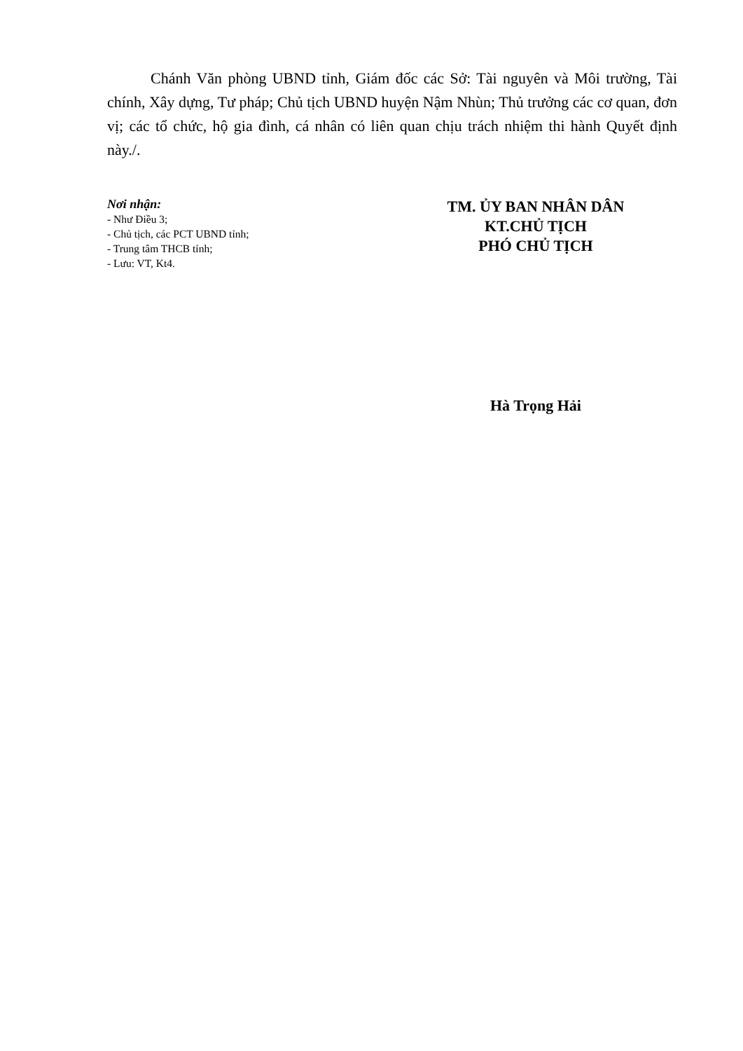Chánh Văn phòng UBND tỉnh, Giám đốc các Sở: Tài nguyên và Môi trường, Tài chính, Xây dựng, Tư pháp; Chủ tịch UBND huyện Nậm Nhùn; Thủ trưởng các cơ quan, đơn vị; các tổ chức, hộ gia đình, cá nhân có liên quan chịu trách nhiệm thi hành Quyết định này./.
Nơi nhận:
- Như Điều 3;
- Chủ tịch, các PCT UBND tỉnh;
- Trung tâm THCB tỉnh;
- Lưu: VT, Kt4.
TM. ỦY BAN NHÂN DÂN
KT.CHỦ TỊCH
PHÓ CHỦ TỊCH
Hà Trọng Hải